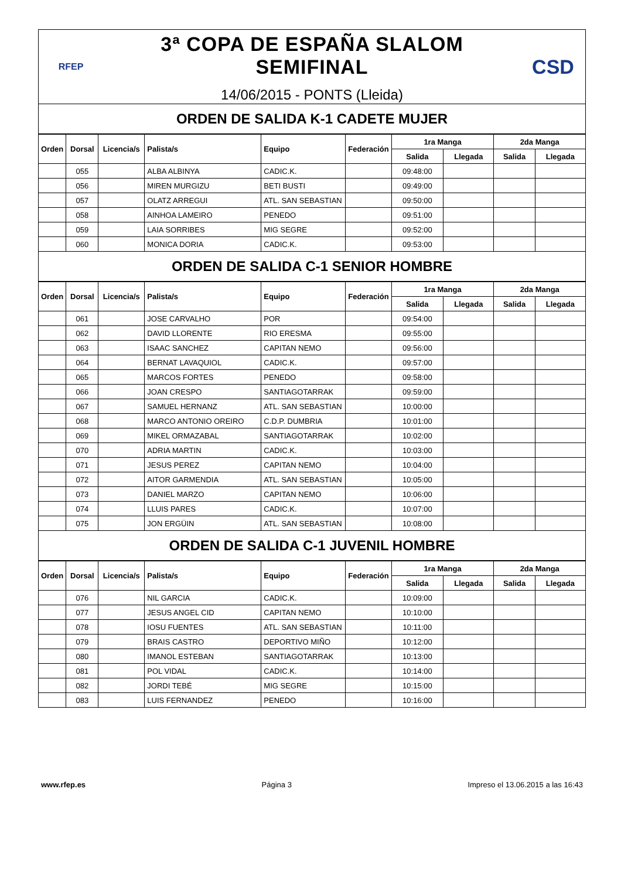RFEP
3ª COPA DE ESPAÑA SLALOM SEMIFINAL
14/06/2015 - PONTS (Lleida)
CSD
ORDEN DE SALIDA K-1 CADETE MUJER
| Orden | Dorsal | Licencia/s | Palista/s | Equipo | Federación | 1ra Manga | | 2da Manga | |
| --- | --- | --- | --- | --- | --- | --- | --- | --- | --- |
| | | | | | | Salida | Llegada | Salida | Llegada |
| | 055 | | ALBA ALBINYA | CADIC.K. | | 09:48:00 | | | |
| | 056 | | MIREN MURGIZU | BETI BUSTI | | 09:49:00 | | | |
| | 057 | | OLATZ ARREGUI | ATL. SAN SEBASTIAN | | 09:50:00 | | | |
| | 058 | | AINHOA LAMEIRO | PENEDO | | 09:51:00 | | | |
| | 059 | | LAIA SORRIBES | MIG SEGRE | | 09:52:00 | | | |
| | 060 | | MONICA DORIA | CADIC.K. | | 09:53:00 | | | |
ORDEN DE SALIDA C-1 SENIOR HOMBRE
| Orden | Dorsal | Licencia/s | Palista/s | Equipo | Federación | 1ra Manga | | 2da Manga | |
| --- | --- | --- | --- | --- | --- | --- | --- | --- | --- |
| | | | | | | Salida | Llegada | Salida | Llegada |
| | 061 | | JOSE CARVALHO | POR | | 09:54:00 | | | |
| | 062 | | DAVID LLORENTE | RIO ERESMA | | 09:55:00 | | | |
| | 063 | | ISAAC SANCHEZ | CAPITAN NEMO | | 09:56:00 | | | |
| | 064 | | BERNAT LAVAQUIOL | CADIC.K. | | 09:57:00 | | | |
| | 065 | | MARCOS FORTES | PENEDO | | 09:58:00 | | | |
| | 066 | | JOAN CRESPO | SANTIAGOTARRAK | | 09:59:00 | | | |
| | 067 | | SAMUEL HERNANZ | ATL. SAN SEBASTIAN | | 10:00:00 | | | |
| | 068 | | MARCO ANTONIO OREIRO | C.D.P. DUMBRIA | | 10:01:00 | | | |
| | 069 | | MIKEL ORMAZABAL | SANTIAGOTARRAK | | 10:02:00 | | | |
| | 070 | | ADRIA MARTIN | CADIC.K. | | 10:03:00 | | | |
| | 071 | | JESUS PEREZ | CAPITAN NEMO | | 10:04:00 | | | |
| | 072 | | AITOR GARMENDIA | ATL. SAN SEBASTIAN | | 10:05:00 | | | |
| | 073 | | DANIEL MARZO | CAPITAN NEMO | | 10:06:00 | | | |
| | 074 | | LLUIS PARES | CADIC.K. | | 10:07:00 | | | |
| | 075 | | JON ERGÜIN | ATL. SAN SEBASTIAN | | 10:08:00 | | | |
ORDEN DE SALIDA C-1 JUVENIL HOMBRE
| Orden | Dorsal | Licencia/s | Palista/s | Equipo | Federación | 1ra Manga | | 2da Manga | |
| --- | --- | --- | --- | --- | --- | --- | --- | --- | --- |
| | | | | | | Salida | Llegada | Salida | Llegada |
| | 076 | | NIL GARCIA | CADIC.K. | | 10:09:00 | | | |
| | 077 | | JESUS ANGEL CID | CAPITAN NEMO | | 10:10:00 | | | |
| | 078 | | IOSU FUENTES | ATL. SAN SEBASTIAN | | 10:11:00 | | | |
| | 079 | | BRAIS CASTRO | DEPORTIVO MIÑO | | 10:12:00 | | | |
| | 080 | | IMANOL ESTEBAN | SANTIAGOTARRAK | | 10:13:00 | | | |
| | 081 | | POL VIDAL | CADIC.K. | | 10:14:00 | | | |
| | 082 | | JORDI TEBÉ | MIG SEGRE | | 10:15:00 | | | |
| | 083 | | LUIS FERNANDEZ | PENEDO | | 10:16:00 | | | |
www.rfep.es Página 3 Impreso el 13.06.2015 a las 16:43